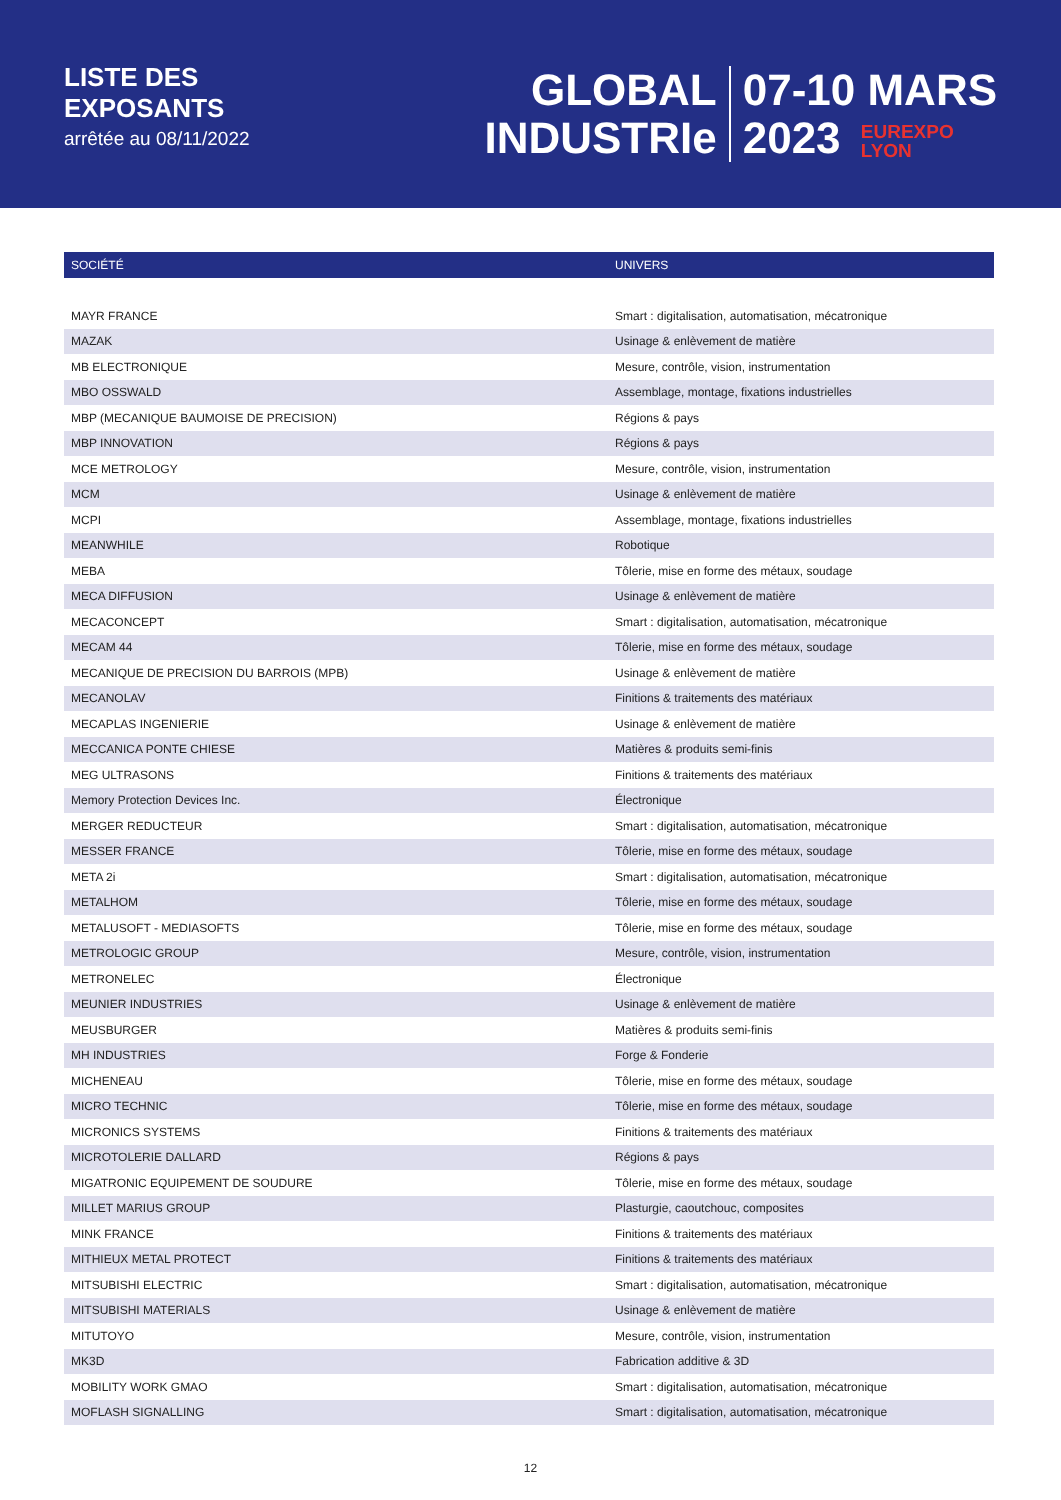LISTE DES
EXPOSANTS
arrêtée au 08/11/2022
GLOBAL
INDUSTRIe
07-10 MARS
2023 EUREXPO
LYON
| SOCIÉTÉ | UNIVERS |
| --- | --- |
| MAYR FRANCE | Smart : digitalisation, automatisation, mécatronique |
| MAZAK | Usinage & enlèvement de matière |
| MB ELECTRONIQUE | Mesure, contrôle, vision, instrumentation |
| MBO OSSWALD | Assemblage, montage, fixations industrielles |
| MBP (MECANIQUE BAUMOISE DE PRECISION) | Régions & pays |
| MBP INNOVATION | Régions & pays |
| MCE METROLOGY | Mesure, contrôle, vision, instrumentation |
| MCM | Usinage & enlèvement de matière |
| MCPI | Assemblage, montage, fixations industrielles |
| MEANWHILE | Robotique |
| MEBA | Tôlerie, mise en forme des métaux, soudage |
| MECA DIFFUSION | Usinage & enlèvement de matière |
| MECACONCEPT | Smart : digitalisation, automatisation, mécatronique |
| MECAM 44 | Tôlerie, mise en forme des métaux, soudage |
| MECANIQUE DE PRECISION DU BARROIS (MPB) | Usinage & enlèvement de matière |
| MECANOLAV | Finitions & traitements des matériaux |
| MECAPLAS INGENIERIE | Usinage & enlèvement de matière |
| MECCANICA PONTE CHIESE | Matières & produits semi-finis |
| MEG ULTRASONS | Finitions & traitements des matériaux |
| Memory Protection Devices Inc. | Électronique |
| MERGER REDUCTEUR | Smart : digitalisation, automatisation, mécatronique |
| MESSER FRANCE | Tôlerie, mise en forme des métaux, soudage |
| META 2i | Smart : digitalisation, automatisation, mécatronique |
| METALHOM | Tôlerie, mise en forme des métaux, soudage |
| METALUSOFT - MEDIASOFTS | Tôlerie, mise en forme des métaux, soudage |
| METROLOGIC GROUP | Mesure, contrôle, vision, instrumentation |
| METRONELEC | Électronique |
| MEUNIER INDUSTRIES | Usinage & enlèvement de matière |
| MEUSBURGER | Matières & produits semi-finis |
| MH INDUSTRIES | Forge & Fonderie |
| MICHENEAU | Tôlerie, mise en forme des métaux, soudage |
| MICRO TECHNIC | Tôlerie, mise en forme des métaux, soudage |
| MICRONICS SYSTEMS | Finitions & traitements des matériaux |
| MICROTOLERIE DALLARD | Régions & pays |
| MIGATRONIC EQUIPEMENT DE SOUDURE | Tôlerie, mise en forme des métaux, soudage |
| MILLET MARIUS GROUP | Plasturgie, caoutchouc, composites |
| MINK FRANCE | Finitions & traitements des matériaux |
| MITHIEUX METAL PROTECT | Finitions & traitements des matériaux |
| MITSUBISHI ELECTRIC | Smart : digitalisation, automatisation, mécatronique |
| MITSUBISHI MATERIALS | Usinage & enlèvement de matière |
| MITUTOYO | Mesure, contrôle, vision, instrumentation |
| MK3D | Fabrication additive & 3D |
| MOBILITY WORK GMAO | Smart : digitalisation, automatisation, mécatronique |
| MOFLASH SIGNALLING | Smart : digitalisation, automatisation, mécatronique |
12